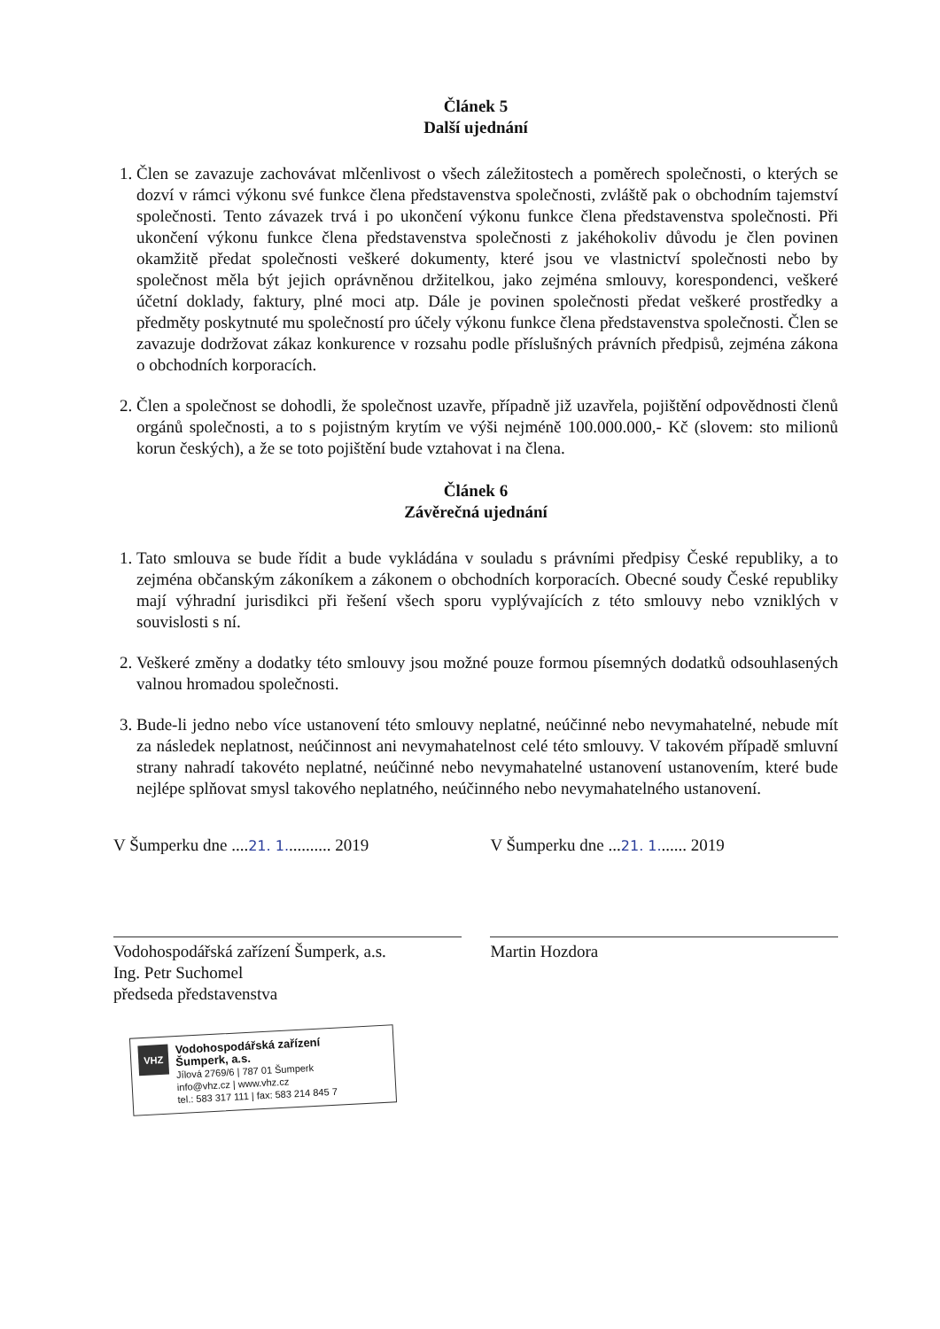Článek 5
Další ujednání
1. Člen se zavazuje zachovávat mlčenlivost o všech záležitostech a poměrech společnosti, o kterých se dozví v rámci výkonu své funkce člena představenstva společnosti, zvláště pak o obchodním tajemství společnosti. Tento závazek trvá i po ukončení výkonu funkce člena představenstva společnosti. Při ukončení výkonu funkce člena představenstva společnosti z jakéhokoliv důvodu je člen povinen okamžitě předat společnosti veškeré dokumenty, které jsou ve vlastnictví společnosti nebo by společnost měla být jejich oprávněnou držitelkou, jako zejména smlouvy, korespondenci, veškeré účetní doklady, faktury, plné moci atp. Dále je povinen společnosti předat veškeré prostředky a předměty poskytnuté mu společností pro účely výkonu funkce člena představenstva společnosti. Člen se zavazuje dodržovat zákaz konkurence v rozsahu podle příslušných právních předpisů, zejména zákona o obchodních korporacích.
2. Člen a společnost se dohodli, že společnost uzavře, případně již uzavřela, pojištění odpovědnosti členů orgánů společnosti, a to s pojistným krytím ve výši nejméně 100.000.000,- Kč (slovem: sto milionů korun českých), a že se toto pojištění bude vztahovat i na člena.
Článek 6
Závěrečná ujednání
1. Tato smlouva se bude řídit a bude vykládána v souladu s právními předpisy České republiky, a to zejména občanským zákoníkem a zákonem o obchodních korporacích. Obecné soudy České republiky mají výhradní jurisdikci při řešení všech sporu vyplývajících z této smlouvy nebo vzniklých v souvislosti s ní.
2. Veškeré změny a dodatky této smlouvy jsou možné pouze formou písemných dodatků odsouhlasených valnou hromadou společnosti.
3. Bude-li jedno nebo více ustanovení této smlouvy neplatné, neúčinné nebo nevymahatelné, nebude mít za následek neplatnost, neúčinnost ani nevymahatelnost celé této smlouvy. V takovém případě smluvní strany nahradí takovéto neplatné, neúčinné nebo nevymahatelné ustanovení ustanovením, které bude nejlépe splňovat smysl takového neplatného, neúčinného nebo nevymahatelného ustanovení.
V Šumperku dne ....21. 1........... 2019
Vodohospodářská zařízení Šumperk, a.s.
Ing. Petr Suchomel
předseda představenstva
VHZ Vodohospodářská zařízení
Šumperk, a.s.
Jílová 2769/6 | 787 01 Šumperk
info@vhz.cz | www.vhz.cz
tel.: 583 317 111 | fax: 583 214 845 7
V Šumperku dne ...21. 1....... 2019
Martin Hozdora